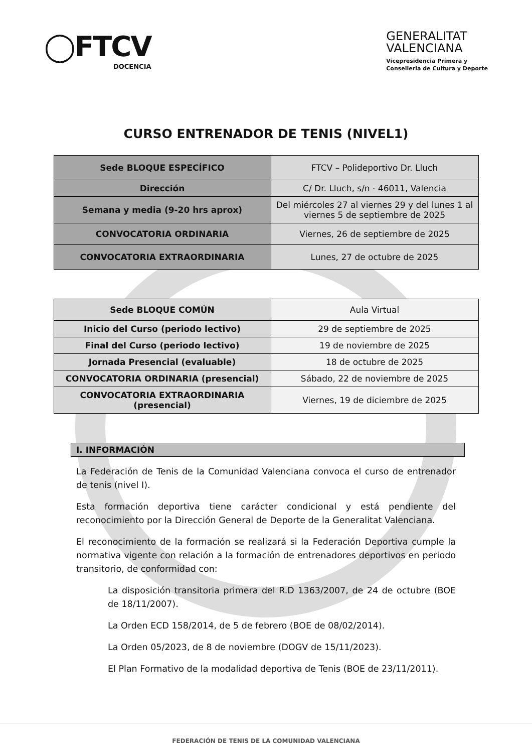◯FTCV
DOCENCIA
GENERALITAT
VALENCIANA
Vicepresidencia Primera y
Conselleria de Cultura y Deporte
CURSO ENTRENADOR DE TENIS (NIVEL1)
| Sede BLOQUE ESPECÍFICO | FTCV – Polideportivo Dr. Lluch |
| Dirección | C/ Dr. Lluch, s/n · 46011, Valencia |
| Semana y media (9-20 hrs aprox) | Del miércoles 27 al viernes 29 y del lunes 1 al viernes 5 de septiembre de 2025 |
| CONVOCATORIA ORDINARIA | Viernes, 26 de septiembre de 2025 |
| CONVOCATORIA EXTRAORDINARIA | Lunes, 27 de octubre de 2025 |
| Sede BLOQUE COMÚN | Aula Virtual |
| Inicio del Curso (periodo lectivo) | 29 de septiembre de 2025 |
| Final del Curso (periodo lectivo) | 19 de noviembre de 2025 |
| Jornada Presencial (evaluable) | 18 de octubre de 2025 |
| CONVOCATORIA ORDINARIA (presencial) | Sábado, 22 de noviembre de 2025 |
| CONVOCATORIA EXTRAORDINARIA (presencial) | Viernes, 19 de diciembre de 2025 |
I. INFORMACIÓN
La Federación de Tenis de la Comunidad Valenciana convoca el curso de entrenador de tenis (nivel I).
Esta formación deportiva tiene carácter condicional y está pendiente del reconocimiento por la Dirección General de Deporte de la Generalitat Valenciana.
El reconocimiento de la formación se realizará si la Federación Deportiva cumple la normativa vigente con relación a la formación de entrenadores deportivos en periodo transitorio, de conformidad con:
La disposición transitoria primera del R.D 1363/2007, de 24 de octubre (BOE de 18/11/2007).
La Orden ECD 158/2014, de 5 de febrero (BOE de 08/02/2014).
La Orden 05/2023, de 8 de noviembre (DOGV de 15/11/2023).
El Plan Formativo de la modalidad deportiva de Tenis (BOE de 23/11/2011).
FEDERACIÓN DE TENIS DE LA COMUNIDAD VALENCIANA